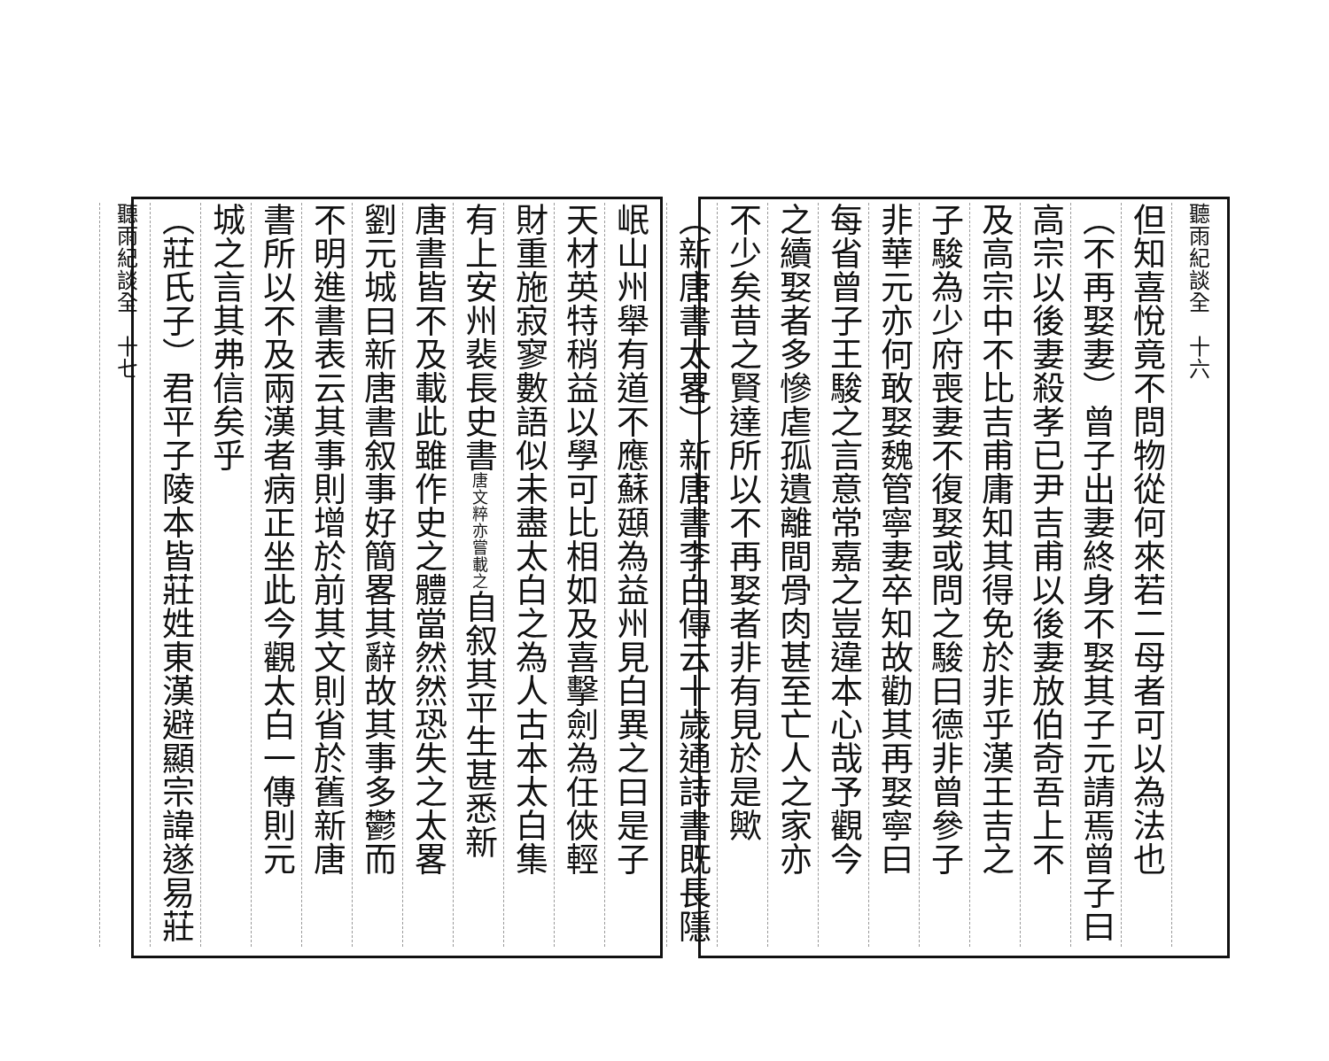聽雨紀談全　十六
但知喜悅竟不問物從何來若二母者可以為法也
（不再娶妻）曾子出妻終身不娶其子元請焉曾子曰
高宗以後妻殺孝已尹吉甫以後妻放伯奇吾上不
及高宗中不比吉甫庸知其得免於非乎漢王吉之
子駿為少府喪妻不復娶或問之駿曰德非曾參子
非華元亦何敢娶魏管寧妻卒知故勸其再娶寧曰
每省曾子王駿之言意常嘉之豈違本心哉予觀今
之續娶者多慘虐孤遺離間骨肉甚至亡人之家亦
不少矣昔之賢達所以不再娶者非有見於是歟
（新唐書太畧）新唐書李白傳云十歲通詩書既長隱
岷山州舉有道不應蘇頲為益州見白異之曰是子
天材英特稍益以學可比相如及喜擊劍為任俠輕
財重施寂寥數語似未盡太白之為人古本太白集
有上安州裴長史書唐文粹亦嘗載之自叙其平生甚悉新
唐書皆不及載此雖作史之體當然然恐失之太畧
劉元城曰新唐書叙事好簡畧其辭故其事多鬱而
不明進書表云其事則增於前其文則省於舊新唐
書所以不及兩漢者病正坐此今觀太白一傳則元
城之言其弗信矣乎
（莊氏子）君平子陵本皆莊姓東漢避顯宗諱遂易莊
聽雨紀談全　十七